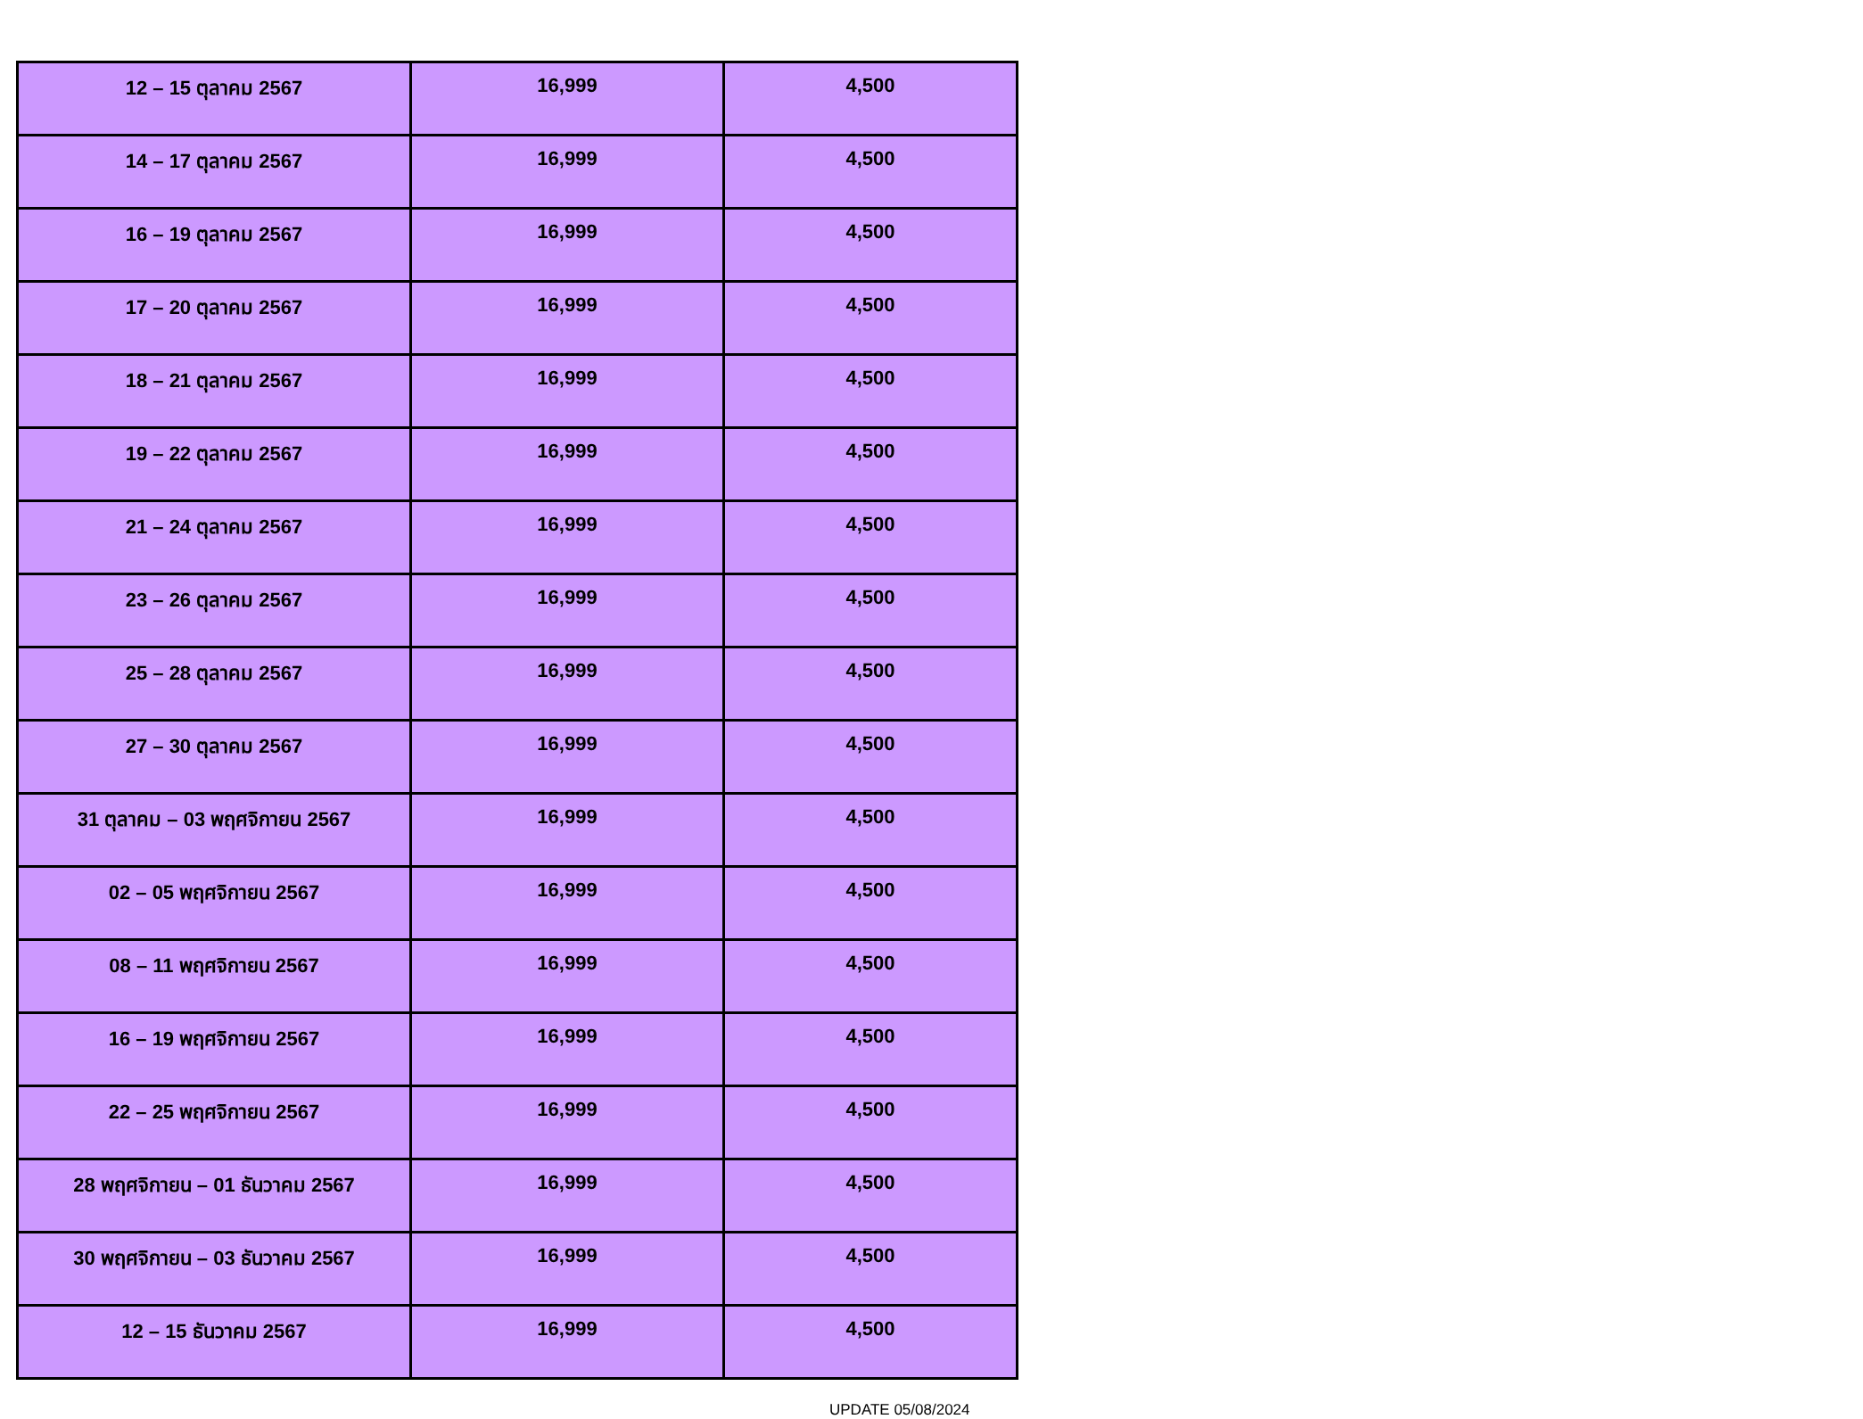| 12 – 15 ตุลาคม 2567 | 16,999 | 4,500 |
| 14 – 17 ตุลาคม 2567 | 16,999 | 4,500 |
| 16 – 19 ตุลาคม 2567 | 16,999 | 4,500 |
| 17 – 20 ตุลาคม 2567 | 16,999 | 4,500 |
| 18 – 21 ตุลาคม 2567 | 16,999 | 4,500 |
| 19 – 22 ตุลาคม 2567 | 16,999 | 4,500 |
| 21 – 24 ตุลาคม 2567 | 16,999 | 4,500 |
| 23 – 26 ตุลาคม 2567 | 16,999 | 4,500 |
| 25 – 28 ตุลาคม 2567 | 16,999 | 4,500 |
| 27 – 30 ตุลาคม 2567 | 16,999 | 4,500 |
| 31 ตุลาคม – 03 พฤศจิกายน 2567 | 16,999 | 4,500 |
| 02 – 05 พฤศจิกายน 2567 | 16,999 | 4,500 |
| 08 – 11 พฤศจิกายน 2567 | 16,999 | 4,500 |
| 16 – 19 พฤศจิกายน 2567 | 16,999 | 4,500 |
| 22 – 25 พฤศจิกายน 2567 | 16,999 | 4,500 |
| 28 พฤศจิกายน – 01 ธันวาคม 2567 | 16,999 | 4,500 |
| 30 พฤศจิกายน – 03 ธันวาคม 2567 | 16,999 | 4,500 |
| 12 – 15 ธันวาคม 2567 | 16,999 | 4,500 |
UPDATE 05/08/2024